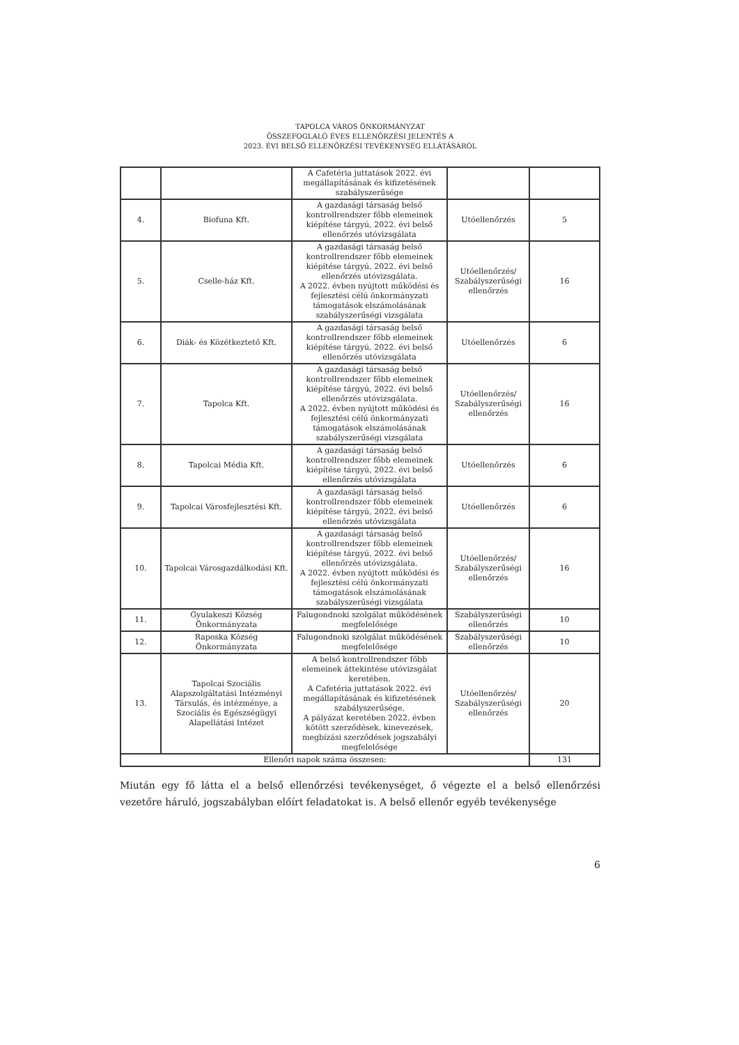TAPOLCA VÁROS ÖNKORMÁNYZAT
ÖSSZEFOGLALÓ ÉVES ELLENŐRZÉSI JELENTÉS A
2023. ÉVI BELSŐ ELLENŐRZÉSI TEVÉKENYSÉG ELLÁTÁSÁRÓL
| | | A Cafetéria juttatások 2022. évi megállapításának és kifizetésének szabályszerűsége | | |
| 4. | Biofuna Kft. | A gazdasági társaság belső kontrollrendszer főbb elemeinek kiépítése tárgyú, 2022. évi belső ellenőrzés utóvizsgálata | Utóellenőrzés | 5 |
| 5. | Cselle-ház Kft. | A gazdasági társaság belső kontrollrendszer főbb elemeinek kiépítése tárgyú, 2022. évi belső ellenőrzés utóvizsgálata. A 2022. évben nyújtott működési és fejlesztési célú önkormányzati támogatások elszámolásának szabályszerűségi vizsgálata | Utóellenőrzés/ Szabályszerűségi ellenőrzés | 16 |
| 6. | Diák- és Közétkeztető Kft. | A gazdasági társaság belső kontrollrendszer főbb elemeinek kiépítése tárgyú, 2022. évi belső ellenőrzés utóvizsgálata | Utóellenőrzés | 6 |
| 7. | Tapolca Kft. | A gazdasági társaság belső kontrollrendszer főbb elemeinek kiépítése tárgyú, 2022. évi belső ellenőrzés utóvizsgálata. A 2022. évben nyújtott működési és fejlesztési célú önkormányzati támogatások elszámolásának szabályszerűségi vizsgálata | Utóellenőrzés/ Szabályszerűségi ellenőrzés | 16 |
| 8. | Tapolcai Média Kft. | A gazdasági társaság belső kontrollrendszer főbb elemeinek kiépítése tárgyú, 2022. évi belső ellenőrzés utóvizsgálata | Utóellenőrzés | 6 |
| 9. | Tapolcai Városfejlesztési Kft. | A gazdasági társaság belső kontrollrendszer főbb elemeinek kiépítése tárgyú, 2022. évi belső ellenőrzés utóvizsgálata | Utóellenőrzés | 6 |
| 10. | Tapolcai Városgazdálkodási Kft. | A gazdasági társaság belső kontrollrendszer főbb elemeinek kiépítése tárgyú, 2022. évi belső ellenőrzés utóvizsgálata. A 2022. évben nyújtott működési és fejlesztési célú önkormányzati támogatások elszámolásának szabályszerűségi vizsgálata | Utóellenőrzés/ Szabályszerűségi ellenőrzés | 16 |
| 11. | Gyulakeszi Község Önkormányzata | Falugondnoki szolgálat működésének megfelelősége | Szabályszerűségi ellenőrzés | 10 |
| 12. | Raposka Község Önkormányzata | Falugondnoki szolgálat működésének megfelelősége | Szabályszerűségi ellenőrzés | 10 |
| 13. | Tapolcai Szociális Alapszolgáltatási Intézményi Társulás, és intézménye, a Szociális és Egészségügyi Alapellátási Intézet | A belső kontrollrendszer főbb elemeinek áttekintése utóvizsgálat keretében. A Cafetéria juttatások 2022. évi megállapításának és kifizetésének szabályszerűsége. A pályázat keretében 2022. évben kötött szerződések, kinevezések, megbízási szerződések jogszabályi megfelelősége | Utóellenőrzés/ Szabályszerűségi ellenőrzés | 20 |
| Ellenőri napok száma összesen: | | | | 131 |
Miután egy fő látta el a belső ellenőrzési tevékenységet, ő végezte el a belső ellenőrzési vezetőre háruló, jogszabályban előírt feladatokat is. A belső ellenőr egyéb tevékenysége
6